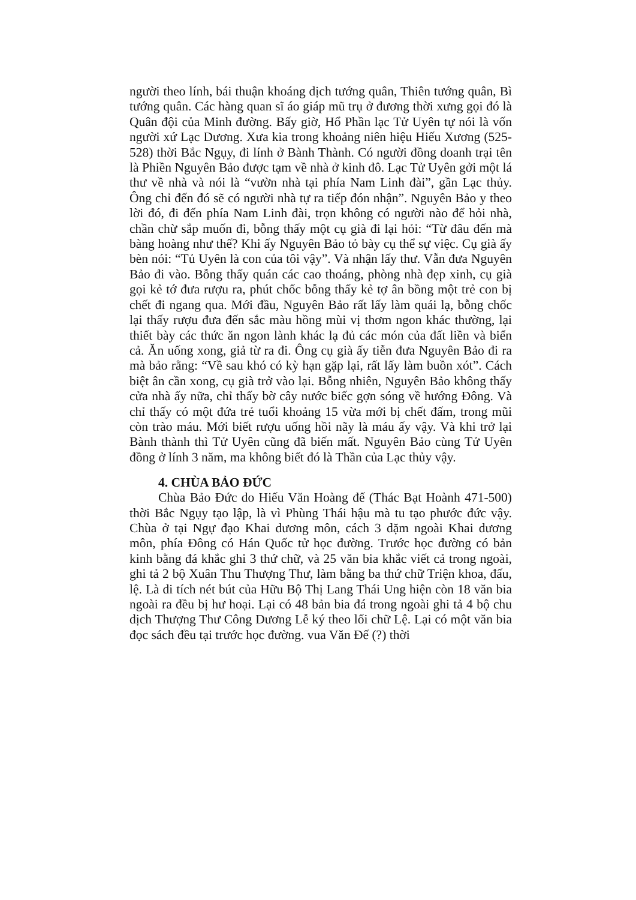người theo lính, bái thuận khoáng dịch tướng quân, Thiên tướng quân, Bì tướng quân. Các hàng quan sĩ áo giáp mũ trụ ở đương thời xưng gọi đó là Quân đội của Minh đường. Bấy giờ, Hổ Phần lạc Tử Uyên tự nói là vốn người xứ Lạc Dương. Xưa kia trong khoảng niên hiệu Hiếu Xương (525-528) thời Bắc Ngụy, đi lính ở Bành Thành. Có người đồng doanh trại tên là Phiền Nguyên Bảo được tạm về nhà ở kinh đô. Lạc Tử Uyên gởi một lá thư về nhà và nói là “vườn nhà tại phía Nam Linh đài”, gần Lạc thủy. Ông chỉ đến đó sẽ có người nhà tự ra tiếp đón nhận”. Nguyên Bảo y theo lời đó, đi đến phía Nam Linh đài, trọn không có người nào để hỏi nhà, chần chừ sắp muốn đi, bỗng thấy một cụ già đi lại hỏi: “Từ đâu đến mà bàng hoàng như thế? Khi ấy Nguyên Bảo tỏ bày cụ thể sự việc. Cụ già ấy bèn nói: “Tủ Uyên là con của tôi vậy”. Và nhận lấy thư. Vẫn đưa Nguyên Bảo đi vào. Bỗng thấy quán các cao thoáng, phòng nhà đẹp xinh, cụ già gọi kẻ tớ đưa rượu ra, phút chốc bỗng thấy kẻ tợ ân bồng một trẻ con bị chết đi ngang qua. Mới đầu, Nguyên Bảo rất lấy làm quái lạ, bỗng chốc lại thấy rượu đưa đến sắc màu hồng mùi vị thơm ngon khác thường, lại thiết bày các thức ăn ngon lành khác lạ đủ các món của đất liền và biển cả. Ăn uống xong, giả từ ra đi. Ông cụ già ấy tiễn đưa Nguyên Bảo đi ra mà bảo rằng: “Về sau khó có kỳ hạn gặp lại, rất lấy làm buồn xót”. Cách biệt ân cần xong, cụ già trở vào lại. Bỗng nhiên, Nguyên Bảo không thấy cửa nhà ấy nữa, chỉ thấy bờ cây nước biếc gợn sóng về hướng Đông. Và chỉ thấy có một đứa trẻ tuổi khoảng 15 vừa mới bị chết đấm, trong mũi còn trào máu. Mới biết rượu uống hồi nãy là máu ấy vậy. Và khi trở lại Bành thành thì Tử Uyên cũng đã biến mất. Nguyên Bảo cùng Tử Uyên đồng ở lính 3 năm, ma không biết đó là Thần của Lạc thủy vậy.
4. CHÙA BẢO ĐỨC
Chùa Bảo Đức do Hiếu Văn Hoàng đế (Thác Bạt Hoành 471-500) thời Bắc Ngụy tạo lập, là vì Phùng Thái hậu mà tu tạo phước đức vậy. Chùa ở tại Ngự đạo Khai dương môn, cách 3 dặm ngoài Khai dương môn, phía Đông có Hán Quốc tử học đường. Trước học đường có bản kinh bằng đá khắc ghi 3 thứ chữ, và 25 văn bia khắc viết cả trong ngoài, ghi tả 2 bộ Xuân Thu Thượng Thư, làm bằng ba thứ chữ Triện khoa, đấu, lệ. Là di tích nét bút của Hữu Bộ Thị Lang Thái Ung hiện còn 18 văn bia ngoài ra đều bị hư hoại. Lại có 48 bản bia đá trong ngoài ghi tả 4 bộ chu dịch Thượng Thư Công Dương Lễ ký theo lối chữ Lệ. Lại có một văn bia đọc sách đều tại trước học đường. vua Văn Đế (?) thời